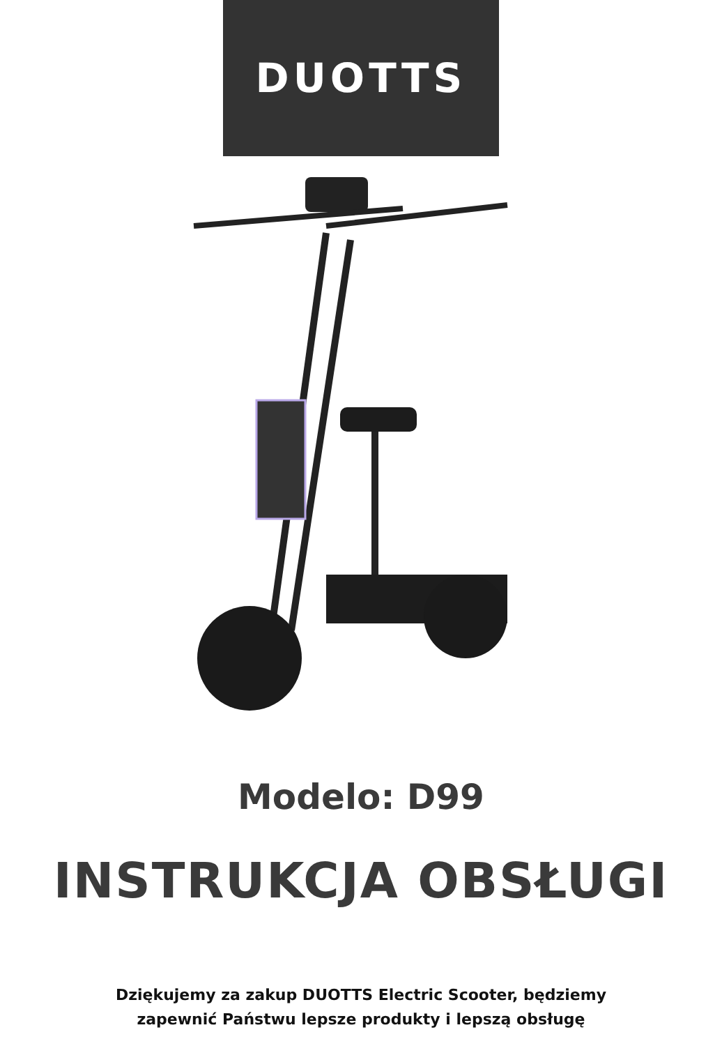DUOTTS
Modelo: D99
INSTRUKCJA OBSŁUGI
Dziękujemy za zakup DUOTTS Electric Scooter, będziemy
zapewnić Państwu lepsze produkty i lepszą obsługę